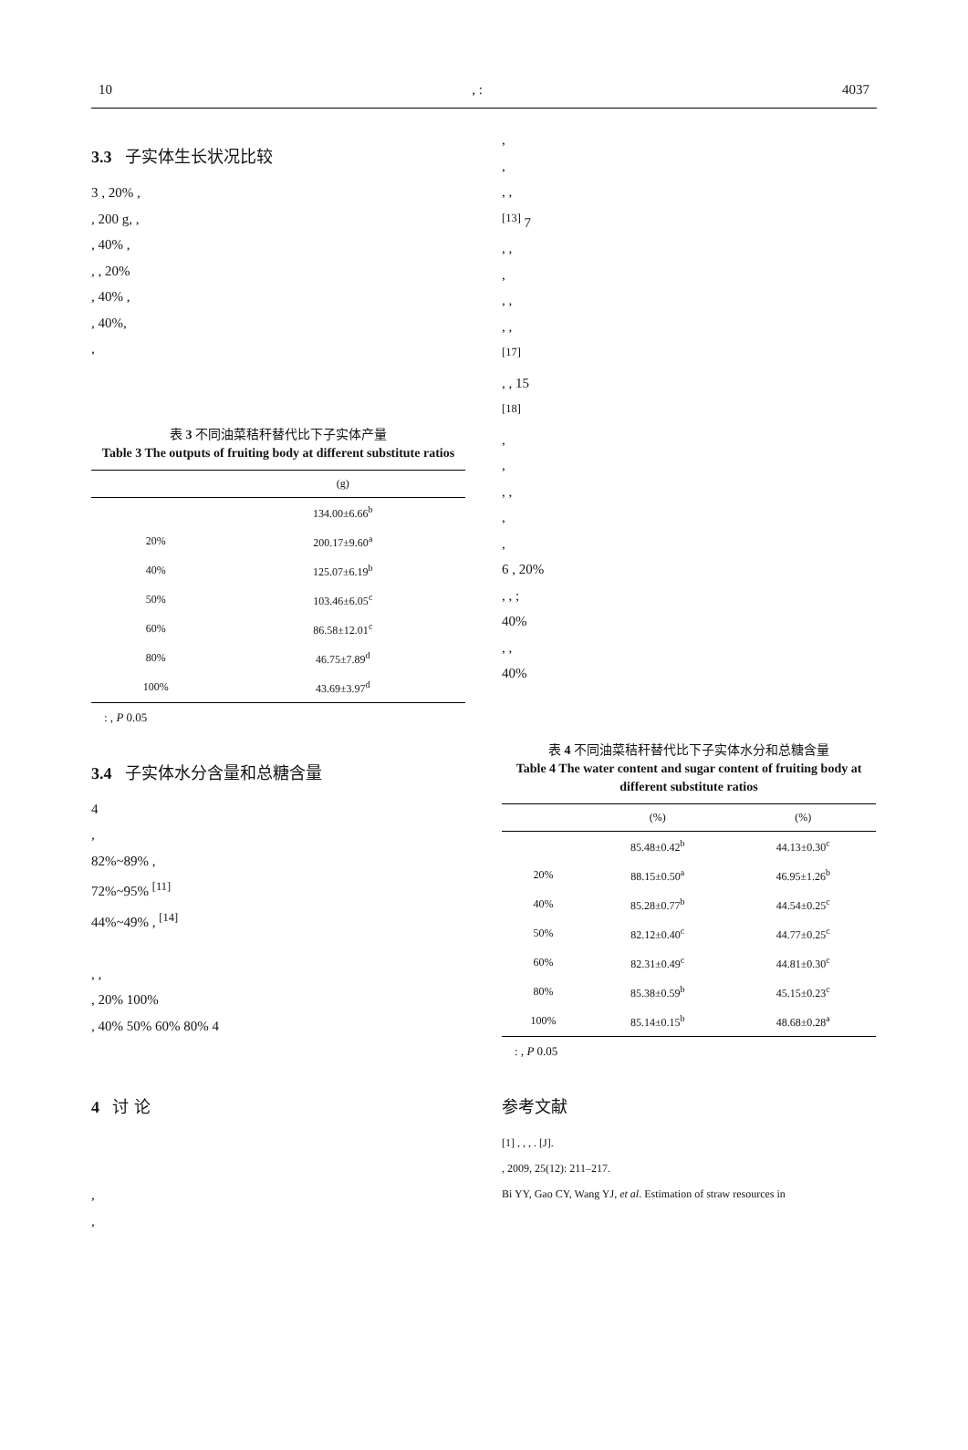10, : 4037
3.3 子实体生长状况比较
3 , 20% ,
, 200 g, ,
, 40% ,
, , 20%
, 40% ,
, 40%,
,
表 3 不同油菜秸秆替代比下子实体产量
Table 3 The outputs of fruiting body at different substitute ratios
| | (g) |
| --- | --- |
| | 134.00±6.66<sup>b</sup> |
| 20% | 200.17±9.60<sup>a</sup> |
| 40% | 125.07±6.19<sup>b</sup> |
| 50% | 103.46±6.05<sup>c</sup> |
| 60% | 86.58±12.01<sup>c</sup> |
| 80% | 46.75±7.89<sup>d</sup> |
| 100% | 43.69±3.97<sup>d</sup> |
: , P 0.05
3.4 子实体水分含量和总糖含量
4
,
82%~89% ,
72%~95% <sup>[11]</sup>
44%~49% , <sup>[14]</sup>
, ,
, 20% 100%
, 40% 50% 60% 80% 4
4 讨 论
,
,
,
,
, ,
<sup>[13]</sup> 7
, ,
,
, ,
, ,
<sup>[17]</sup>
, , 15
<sup>[18]</sup>
,
,
, ,
,
,
6 , 20%
, , ;
40%
, ,
40%
表 4 不同油菜秸秆替代比下子实体水分和总糖含量
Table 4 The water content and sugar content of fruiting body at different substitute ratios
| | (%) | (%) |
| --- | --- | --- |
| | 85.48±0.42<sup>b</sup> | 44.13±0.30<sup>c</sup> |
| 20% | 88.15±0.50<sup>a</sup> | 46.95±1.26<sup>b</sup> |
| 40% | 85.28±0.77<sup>b</sup> | 44.54±0.25<sup>c</sup> |
| 50% | 82.12±0.40<sup>c</sup> | 44.77±0.25<sup>c</sup> |
| 60% | 82.31±0.49<sup>c</sup> | 44.81±0.30<sup>c</sup> |
| 80% | 85.38±0.59<sup>b</sup> | 45.15±0.23<sup>c</sup> |
| 100% | 85.14±0.15<sup>b</sup> | 48.68±0.28<sup>a</sup> |
: , P 0.05
参考文献
[1] , , , . [J].
, 2009, 25(12): 211–217.
Bi YY, Gao CY, Wang YJ, et al. Estimation of straw resources in